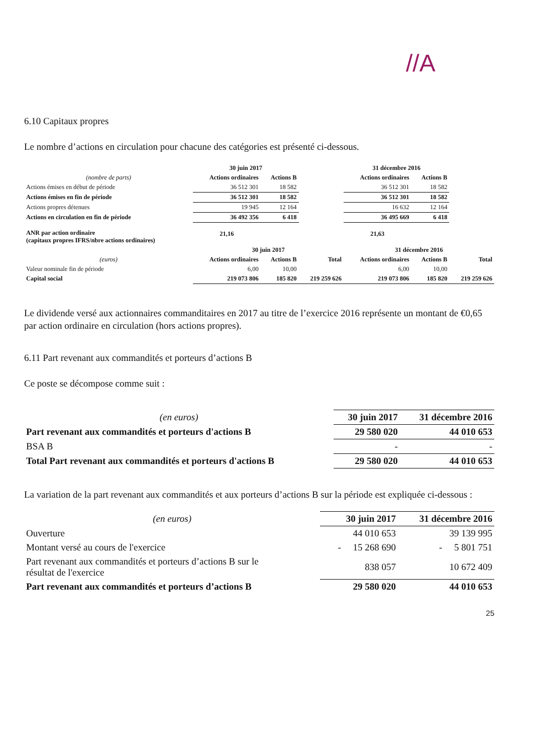//A
6.10 Capitaux propres
Le nombre d’actions en circulation pour chacune des catégories est présenté ci-dessous.
| | 30 juin 2017 | | | 31 décembre 2016 | | |
| --- | --- | --- | --- | --- | --- | --- |
| (nombre de parts) | Actions ordinaires | Actions B | | Actions ordinaires | Actions B | |
| Actions émises en début de période | 36 512 301 | 18 582 | | 36 512 301 | 18 582 | |
| Actions émises en fin de période | 36 512 301 | 18 582 | | 36 512 301 | 18 582 | |
| Actions propres détenues | 19 945 | 12 164 | | 16 632 | 12 164 | |
| Actions en circulation en fin de période | 36 492 356 | 6 418 | | 36 495 669 | 6 418 | |
| ANR par action ordinaire (capitaux propres IFRS/nbre actions ordinaires) | 21,16 | | | 21,63 | | |
| | 30 juin 2017 | | | 31 décembre 2016 | | |
| (euros) | Actions ordinaires | Actions B | Total | Actions ordinaires | Actions B | Total |
| Valeur nominale fin de période | 6,00 | 10,00 | | 6,00 | 10,00 | |
| Capital social | 219 073 806 | 185 820 | 219 259 626 | 219 073 806 | 185 820 | 219 259 626 |
Le dividende versé aux actionnaires commanditaires en 2017 au titre de l’exercice 2016 représente un montant de €0,65 par action ordinaire en circulation (hors actions propres).
6.11 Part revenant aux commandités et porteurs d’actions B
Ce poste se décompose comme suit :
| (en euros) | 30 juin 2017 | 31 décembre 2016 |
| --- | --- | --- |
| Part revenant aux commandités et porteurs d'actions B | 29 580 020 | 44 010 653 |
| BSA B | - | - |
| Total Part revenant aux commandités et porteurs d'actions B | 29 580 020 | 44 010 653 |
La variation de la part revenant aux commandités et aux porteurs d’actions B sur la période est expliquée ci-dessous :
| (en euros) | 30 juin 2017 | 31 décembre 2016 |
| --- | --- | --- |
| Ouverture | 44 010 653 | 39 139 995 |
| Montant versé au cours de l'exercice | - 15 268 690 | - 5 801 751 |
| Part revenant aux commandités et porteurs d’actions B sur le résultat de l'exercice | 838 057 | 10 672 409 |
| Part revenant aux commandités et porteurs d’actions B | 29 580 020 | 44 010 653 |
25